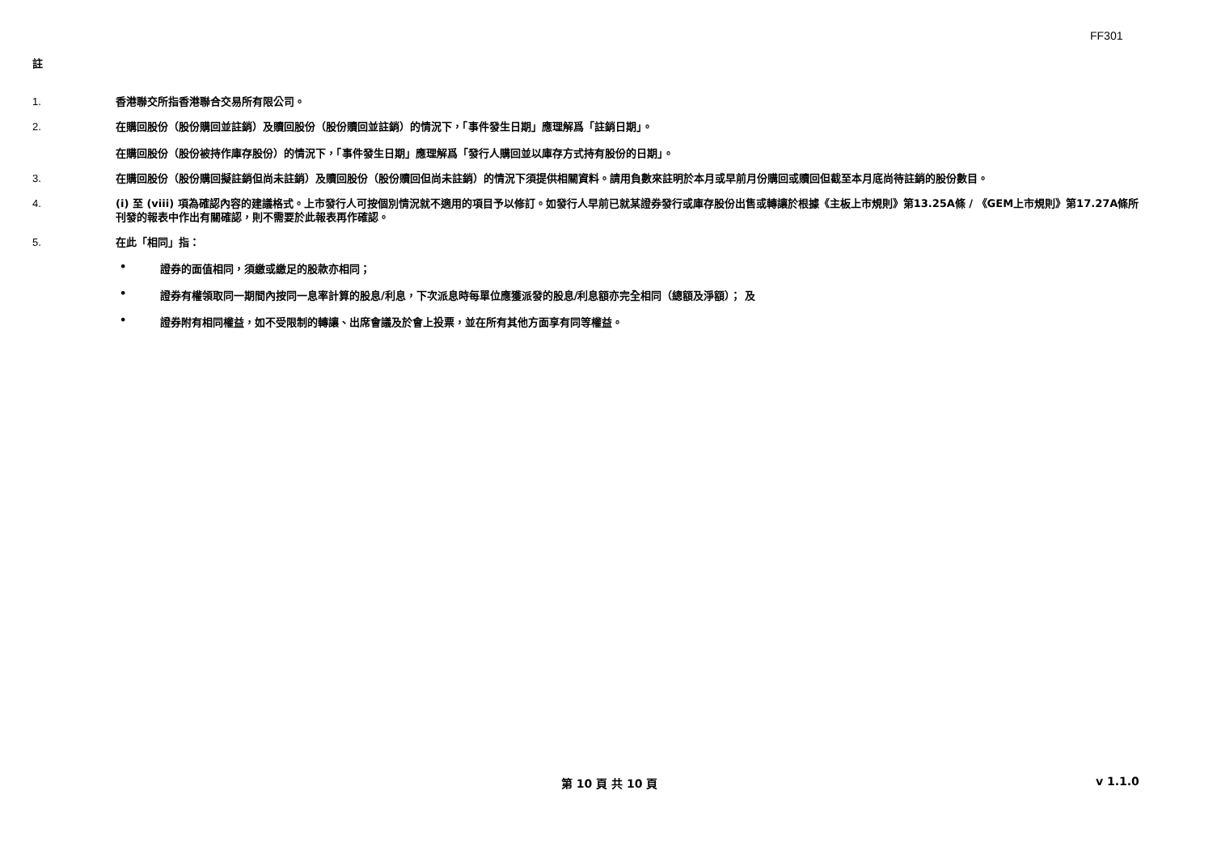FF301
註
1. 香港聯交所指香港聯合交易所有限公司。
2. 在購回股份（股份購回並註銷）及贖回股份（股份贖回並註銷）的情況下，「事件發生日期」應理解爲「註銷日期」。
在購回股份（股份被持作庫存股份）的情況下，「事件發生日期」應理解爲「發行人購回並以庫存方式持有股份的日期」。
3. 在購回股份（股份購回擬註銷但尚未註銷）及贖回股份（股份贖回但尚未註銷）的情況下須提供相關資料。請用負數來註明於本月或早前月份購回或贖回但截至本月底尚待註銷的股份數目。
4. (i) 至 (viii) 項為確認內容的建議格式。上市發行人可按個別情況就不適用的項目予以修訂。如發行人早前已就某證券發行或庫存股份出售或轉讓於根據《主板上市規則》第13.25A條 / 《GEM上市規則》第17.27A條所刊發的報表中作出有關確認，則不需要於此報表再作確認。
5. 在此「相同」指：
• 證券的面值相同，須繳或繳足的股款亦相同；
• 證券有權領取同一期間內按同一息率計算的股息/利息，下次派息時每單位應獲派發的股息/利息額亦完全相同（總額及淨額）； 及
• 證券附有相同權益，如不受限制的轉讓、出席會議及於會上投票，並在所有其他方面享有同等權益。
第 10 頁 共 10 頁 v 1.1.0